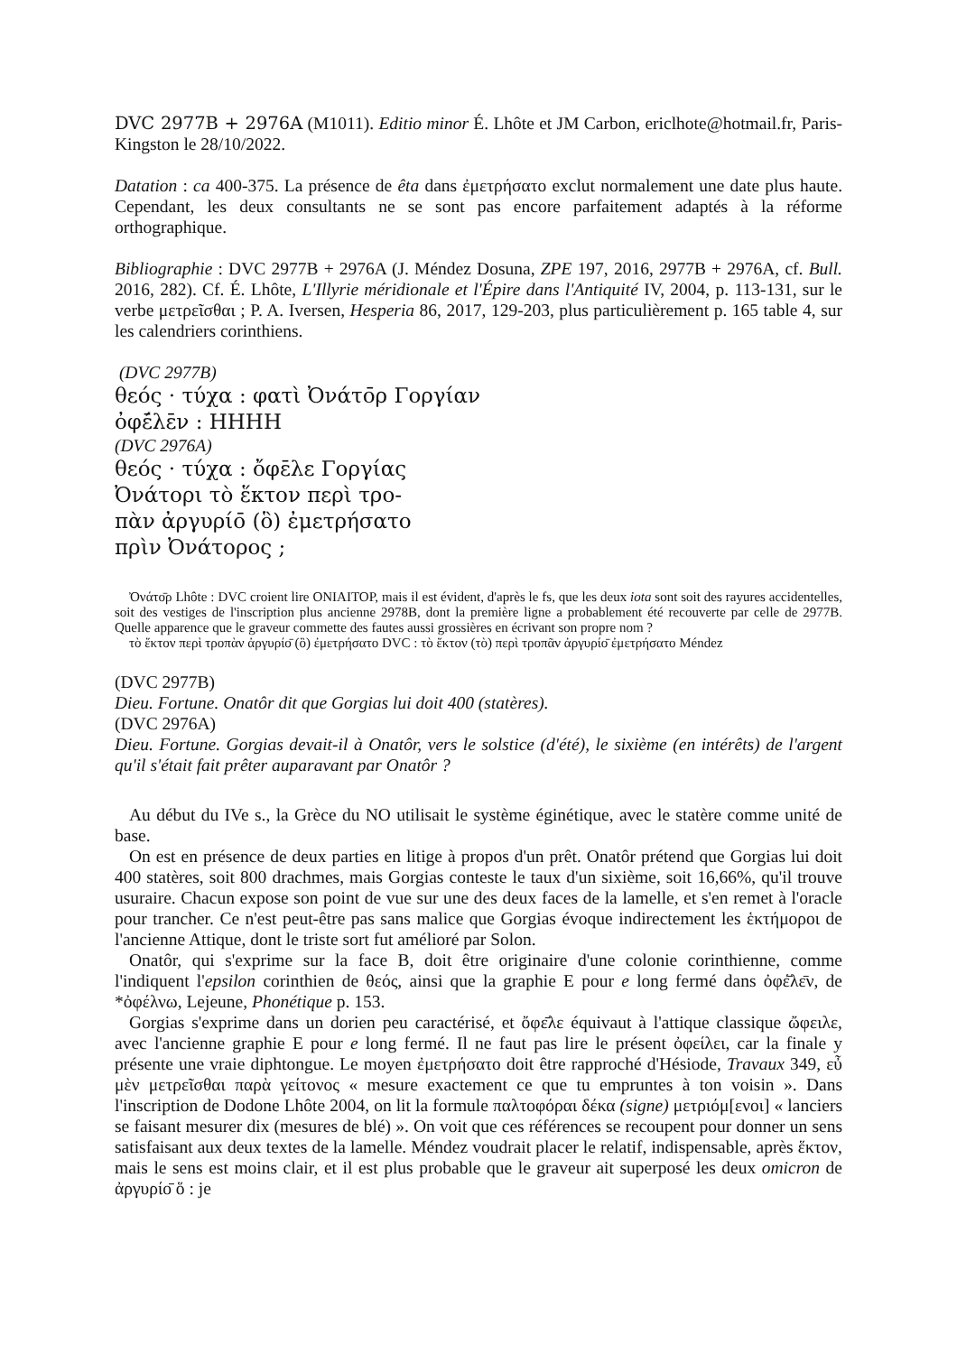DVC 2977B + 2976A (M1011). Editio minor É. Lhôte et JM Carbon, ericlhote@hotmail.fr, Paris-Kingston le 28/10/2022.
Datation : ca 400-375. La présence de êta dans ἐμετρήσατο exclut normalement une date plus haute. Cependant, les deux consultants ne se sont pas encore parfaitement adaptés à la réforme orthographique.
Bibliographie : DVC 2977B + 2976A (J. Méndez Dosuna, ZPE 197, 2016, 2977B + 2976A, cf. Bull. 2016, 282). Cf. É. Lhôte, L'Illyrie méridionale et l'Épire dans l'Antiquité IV, 2004, p. 113-131, sur le verbe μετρεῖσθαι ; P. A. Iversen, Hesperia 86, 2017, 129-203, plus particulièrement p. 165 table 4, sur les calendriers corinthiens.
(DVC 2977B)
θεός · τύχα : φατὶ Ὀνάτο̄ρ Γοργίαν
ὀφέ̄λε̄ν : ΗΗΗΗ
(DVC 2976A)
θεός · τύχα : ὄφε̄λε Γοργίας
Ὀνάτορι τὸ ἕκτον περὶ τρο-
πὰν ἀργυρίο̄ (ὃ) ἐμετρήσατο
πρὶν Ὀνάτορος ;
Ὀνάτο̄ρ Lhôte : DVC croient lire ONIAITOP, mais il est évident, d'après le fs, que les deux iota sont soit des rayures accidentelles, soit des vestiges de l'inscription plus ancienne 2978B, dont la première ligne a probablement été recouverte par celle de 2977B. Quelle apparence que le graveur commette des fautes aussi grossières en écrivant son propre nom ?
τὸ ἕκτον περὶ τροπὰν ἀργυρίο̄ (ὃ) ἐμετρήσατο DVC : τὸ ἕκτον (τὸ) περὶ τροπᾶν ἀργυρίο̄ ἐμετρήσατο Méndez
(DVC 2977B)
Dieu. Fortune. Onatôr dit que Gorgias lui doit 400 (statères).
(DVC 2976A)
Dieu. Fortune. Gorgias devait-il à Onatôr, vers le solstice (d'été), le sixième (en intérêts) de l'argent qu'il s'était fait prêter auparavant par Onatôr ?
Au début du IVe s., la Grèce du NO utilisait le système éginétique, avec le statère comme unité de base.
On est en présence de deux parties en litige à propos d'un prêt. Onatôr prétend que Gorgias lui doit 400 statères, soit 800 drachmes, mais Gorgias conteste le taux d'un sixième, soit 16,66%, qu'il trouve usuraire. Chacun expose son point de vue sur une des deux faces de la lamelle, et s'en remet à l'oracle pour trancher. Ce n'est peut-être pas sans malice que Gorgias évoque indirectement les ἑκτήμοροι de l'ancienne Attique, dont le triste sort fut amélioré par Solon.
Onatôr, qui s'exprime sur la face B, doit être originaire d'une colonie corinthienne, comme l'indiquent l'epsilon corinthien de θεός, ainsi que la graphie E pour e long fermé dans ὀφέ̄λε̄ν, de *ὀφέλνω, Lejeune, Phonétique p. 153.
Gorgias s'exprime dans un dorien peu caractérisé, et ὄφε̄λε équivaut à l'attique classique ὤφειλε, avec l'ancienne graphie E pour e long fermé. Il ne faut pas lire le présent ὀφείλει, car la finale y présente une vraie diphtongue. Le moyen ἐμετρήσατο doit être rapproché d'Hésiode, Travaux 349, εὖ μὲν μετρεῖσθαι παρὰ γείτονος « mesure exactement ce que tu empruntes à ton voisin ». Dans l'inscription de Dodone Lhôte 2004, on lit la formule παλτοφόραι δέκα (signe) μετριόμ[ενοι] « lanciers se faisant mesurer dix (mesures de blé) ». On voit que ces références se recoupent pour donner un sens satisfaisant aux deux textes de la lamelle. Méndez voudrait placer le relatif, indispensable, après ἕκτον, mais le sens est moins clair, et il est plus probable que le graveur ait superposé les deux omicron de ἀργυρίο̄ ὅ : je